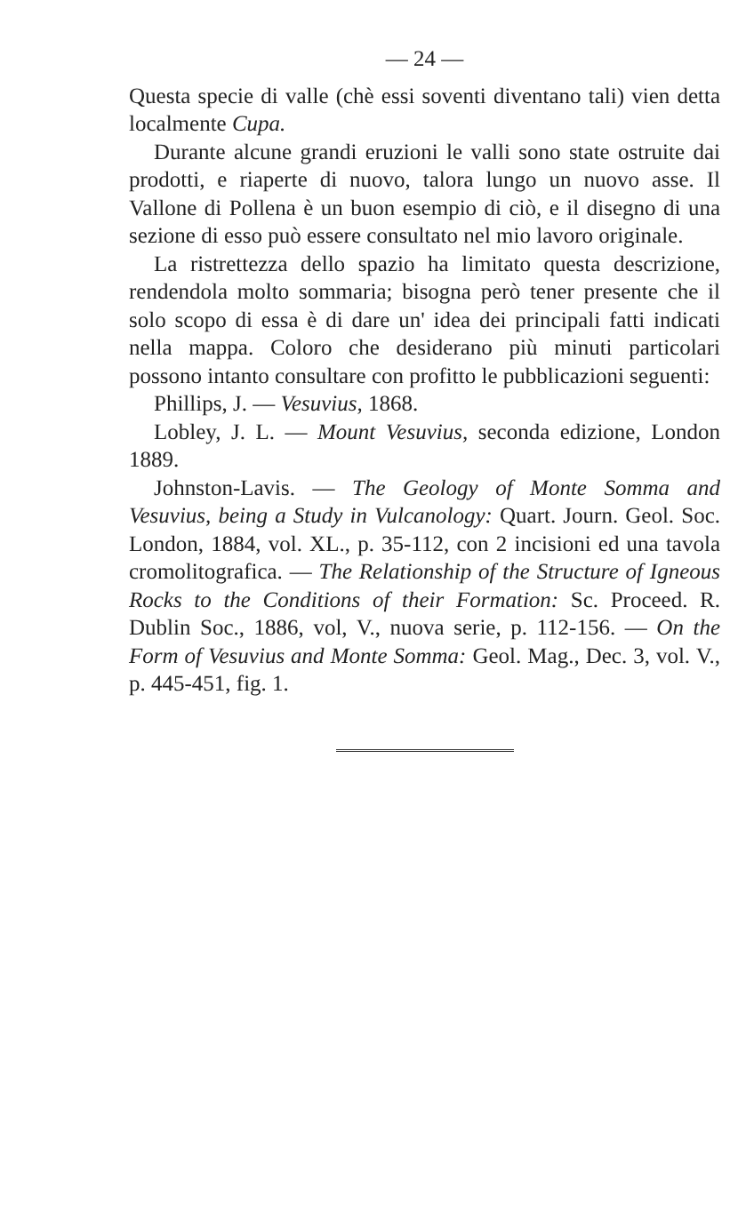— 24 —
Questa specie di valle (chè essi soventi diventano tali) vien detta localmente Cupa.
Durante alcune grandi eruzioni le valli sono state ostruite dai prodotti, e riaperte di nuovo, talora lungo un nuovo asse. Il Vallone di Pollena è un buon esempio di ciò, e il disegno di una sezione di esso può essere consultato nel mio lavoro originale.
La ristrettezza dello spazio ha limitato questa descrizione, rendendola molto sommaria; bisogna però tener presente che il solo scopo di essa è di dare un' idea dei principali fatti indicati nella mappa. Coloro che desiderano più minuti particolari possono intanto consultare con profitto le pubblicazioni seguenti:
Phillips, J. — Vesuvius, 1868.
Lobley, J. L. — Mount Vesuvius, seconda edizione, London 1889.
Johnston-Lavis. — The Geology of Monte Somma and Vesuvius, being a Study in Vulcanology: Quart. Journ. Geol. Soc. London, 1884, vol. XL., p. 35-112, con 2 incisioni ed una tavola cromolitografica. — The Relationship of the Structure of Igneous Rocks to the Conditions of their Formation: Sc. Proceed. R. Dublin Soc., 1886, vol, V., nuova serie, p. 112-156. — On the Form of Vesuvius and Monte Somma: Geol. Mag., Dec. 3, vol. V., p. 445-451, fig. 1.